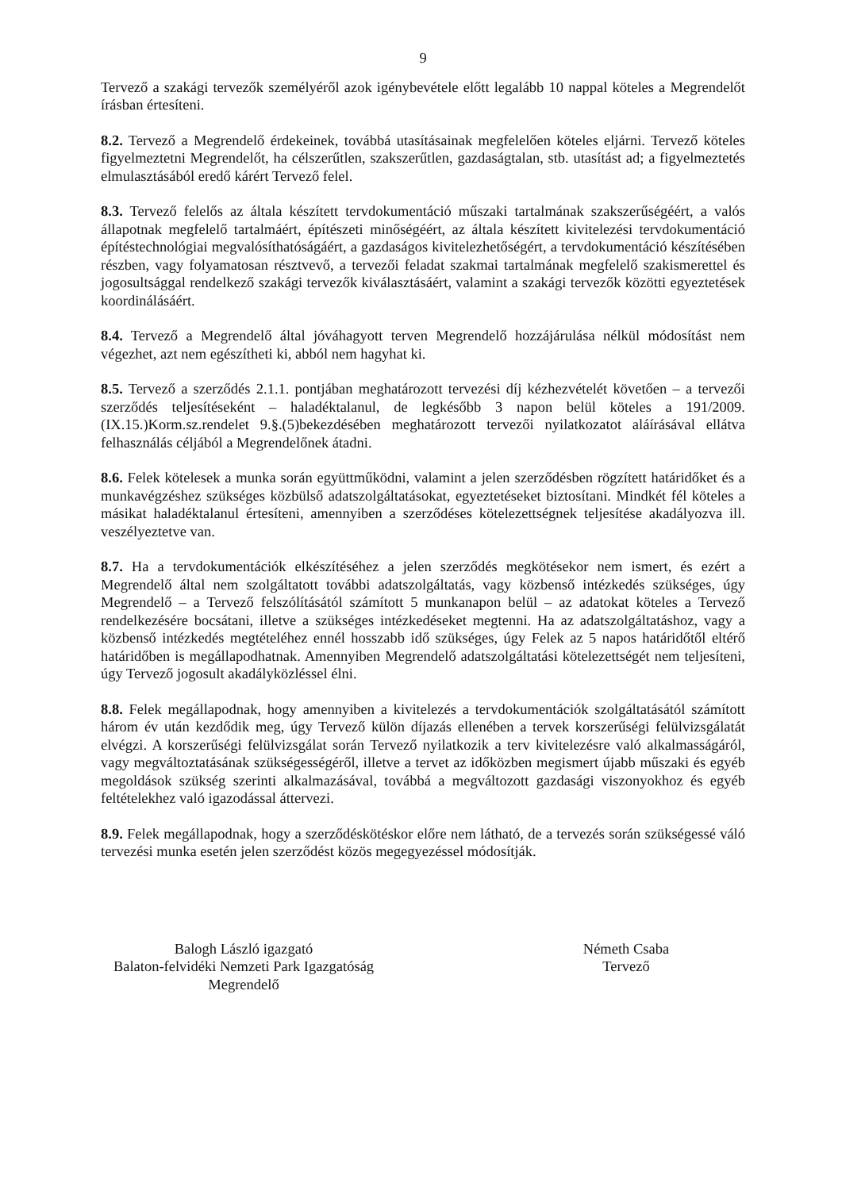9
Tervező a szakági tervezők személyéről azok igénybevétele előtt legalább 10 nappal köteles a Megrendelőt írásban értesíteni.
8.2. Tervező a Megrendelő érdekeinek, továbbá utasításainak megfelelően köteles eljárni. Tervező köteles figyelmeztetni Megrendelőt, ha célszerűtlen, szakszerűtlen, gazdaságtalan, stb. utasítást ad; a figyelmeztetés elmulasztásából eredő kárért Tervező felel.
8.3. Tervező felelős az általa készített tervdokumentáció műszaki tartalmának szakszerűségéért, a valós állapotnak megfelelő tartalmáért, építészeti minőségéért, az általa készített kivitelezési tervdokumentáció építéstechnológiai megvalósíthatóságáért, a gazdaságos kivitelezhetőségért, a tervdokumentáció készítésében részben, vagy folyamatosan résztvevő, a tervezői feladat szakmai tartalmának megfelelő szakismerettel és jogosultsággal rendelkező szakági tervezők kiválasztásáért, valamint a szakági tervezők közötti egyeztetések koordinálásáért.
8.4. Tervező a Megrendelő által jóváhagyott terven Megrendelő hozzájárulása nélkül módosítást nem végezhet, azt nem egészítheti ki, abból nem hagyhat ki.
8.5. Tervező a szerződés 2.1.1. pontjában meghatározott tervezési díj kézhezvételét követően – a tervezői szerződés teljesítéseként – haladéktalanul, de legkésőbb 3 napon belül köteles a 191/2009.(IX.15.)Korm.sz.rendelet 9.§.(5)bekezdésében meghatározott tervezői nyilatkozatot aláírásával ellátva felhasználás céljából a Megrendelőnek átadni.
8.6. Felek kötelesek a munka során együttműködni, valamint a jelen szerződésben rögzített határidőket és a munkavégzéshez szükséges közbülső adatszolgáltatásokat, egyeztetéseket biztosítani. Mindkét fél köteles a másikat haladéktalanul értesíteni, amennyiben a szerződéses kötelezettségnek teljesítése akadályozva ill. veszélyeztetve van.
8.7. Ha a tervdokumentációk elkészítéséhez a jelen szerződés megkötésekor nem ismert, és ezért a Megrendelő által nem szolgáltatott további adatszolgáltatás, vagy közbenső intézkedés szükséges, úgy Megrendelő – a Tervező felszólításától számított 5 munkanapon belül – az adatokat köteles a Tervező rendelkezésére bocsátani, illetve a szükséges intézkedéseket megtenni. Ha az adatszolgáltatáshoz, vagy a közbenső intézkedés megtételéhez ennél hosszabb idő szükséges, úgy Felek az 5 napos határidőtől eltérő határidőben is megállapodhatnak. Amennyiben Megrendelő adatszolgáltatási kötelezettségét nem teljesíteni, úgy Tervező jogosult akadályközléssel élni.
8.8. Felek megállapodnak, hogy amennyiben a kivitelezés a tervdokumentációk szolgáltatásától számított három év után kezdődik meg, úgy Tervező külön díjazás ellenében a tervek korszerűségi felülvizsgálatát elvégzi. A korszerűségi felülvizsgálat során Tervező nyilatkozik a terv kivitelezésre való alkalmasságáról, vagy megváltoztatásának szükségességéről, illetve a tervet az időközben megismert újabb műszaki és egyéb megoldások szükség szerinti alkalmazásával, továbbá a megváltozott gazdasági viszonyokhoz és egyéb feltételekhez való igazodással áttervezi.
8.9. Felek megállapodnak, hogy a szerződéskötéskor előre nem látható, de a tervezés során szükségessé váló tervezési munka esetén jelen szerződést közös megegyezéssel módosítják.
Balogh László igazgató
Balaton-felvidéki Nemzeti Park Igazgatóság
Megrendelő
Németh Csaba
Tervező